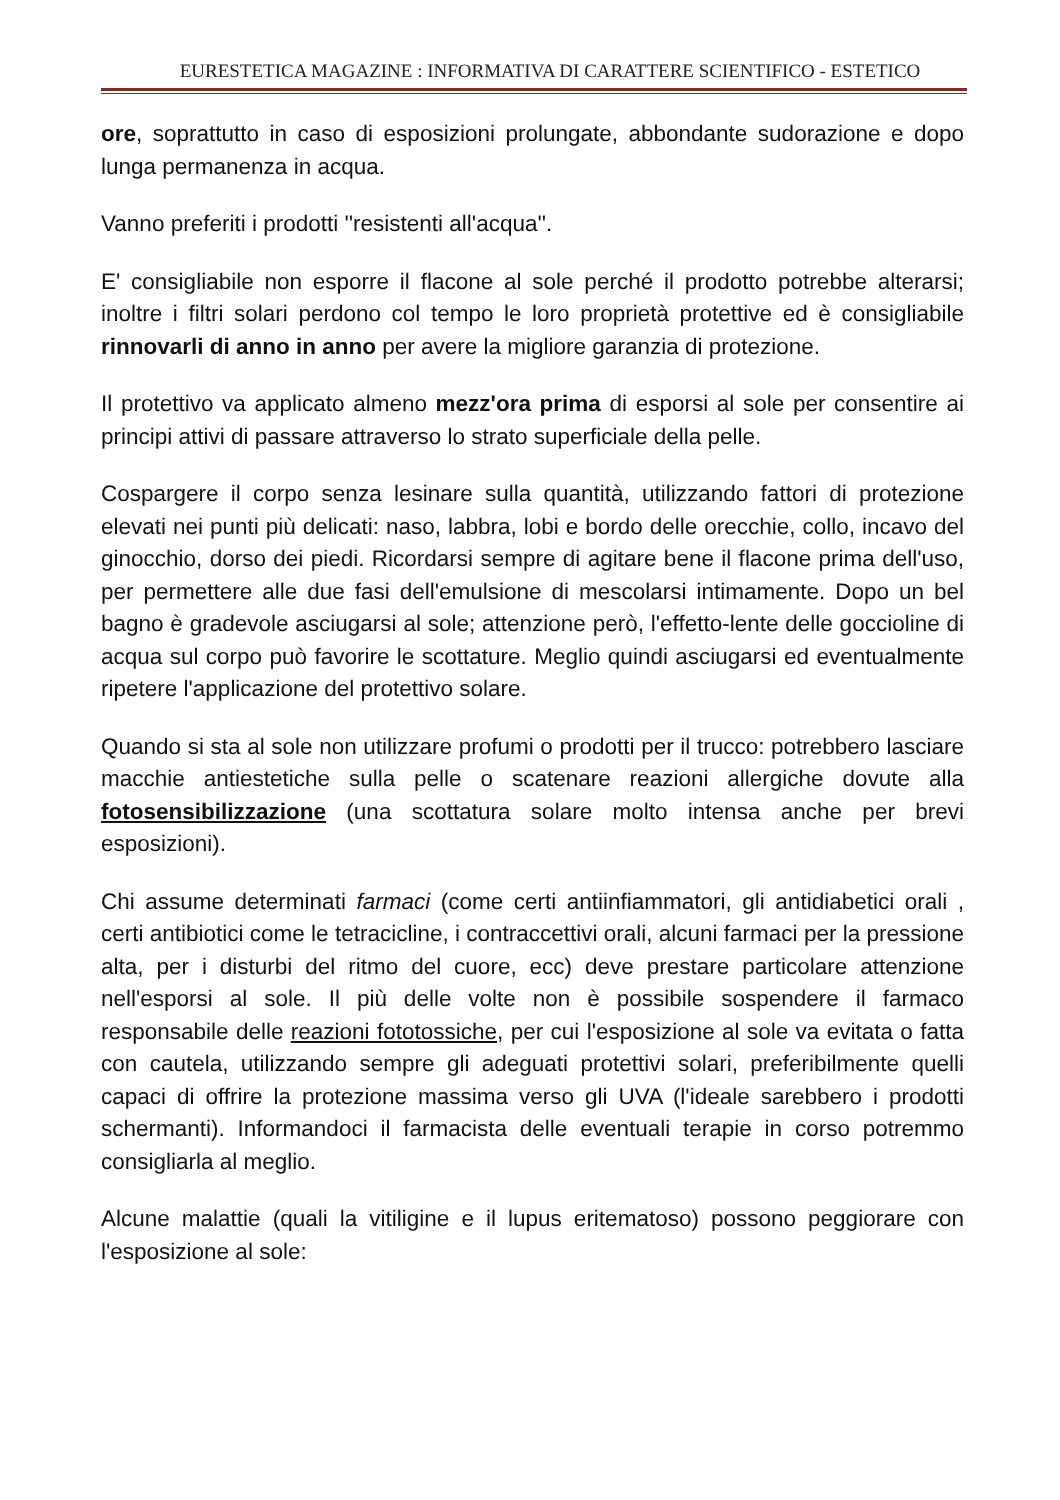EURESTETICA MAGAZINE : INFORMATIVA DI CARATTERE SCIENTIFICO - ESTETICO
ore, soprattutto in caso di esposizioni prolungate, abbondante sudorazione e dopo lunga permanenza in acqua.
Vanno preferiti i prodotti ''resistenti all'acqua''.
E' consigliabile non esporre il flacone al sole perché il prodotto potrebbe alterarsi; inoltre i filtri solari perdono col tempo le loro proprietà protettive ed è consigliabile rinnovarli di anno in anno per avere la migliore garanzia di protezione.
Il protettivo va applicato almeno mezz'ora prima di esporsi al sole per consentire ai principi attivi di passare attraverso lo strato superficiale della pelle.
Cospargere il corpo senza lesinare sulla quantità, utilizzando fattori di protezione elevati nei punti più delicati: naso, labbra, lobi e bordo delle orecchie, collo, incavo del ginocchio, dorso dei piedi. Ricordarsi sempre di agitare bene il flacone prima dell'uso, per permettere alle due fasi dell'emulsione di mescolarsi intimamente. Dopo un bel bagno è gradevole asciugarsi al sole; attenzione però, l'effetto-lente delle goccioline di acqua sul corpo può favorire le scottature. Meglio quindi asciugarsi ed eventualmente ripetere l'applicazione del protettivo solare.
Quando si sta al sole non utilizzare profumi o prodotti per il trucco: potrebbero lasciare macchie antiestetiche sulla pelle o scatenare reazioni allergiche dovute alla fotosensibilizzazione (una scottatura solare molto intensa anche per brevi esposizioni).
Chi assume determinati farmaci (come certi antiinfiammatori, gli antidiabetici orali , certi antibiotici come le tetracicline, i contraccettivi orali, alcuni farmaci per la pressione alta, per i disturbi del ritmo del cuore, ecc) deve prestare particolare attenzione nell'esporsi al sole. Il più delle volte non è possibile sospendere il farmaco responsabile delle reazioni fototossiche, per cui l'esposizione al sole va evitata o fatta con cautela, utilizzando sempre gli adeguati protettivi solari, preferibilmente quelli capaci di offrire la protezione massima verso gli UVA (l'ideale sarebbero i prodotti schermanti). Informandoci il farmacista delle eventuali terapie in corso potremmo consigliarla al meglio.
Alcune malattie (quali la vitiligine e il lupus eritematoso) possono peggiorare con l'esposizione al sole: